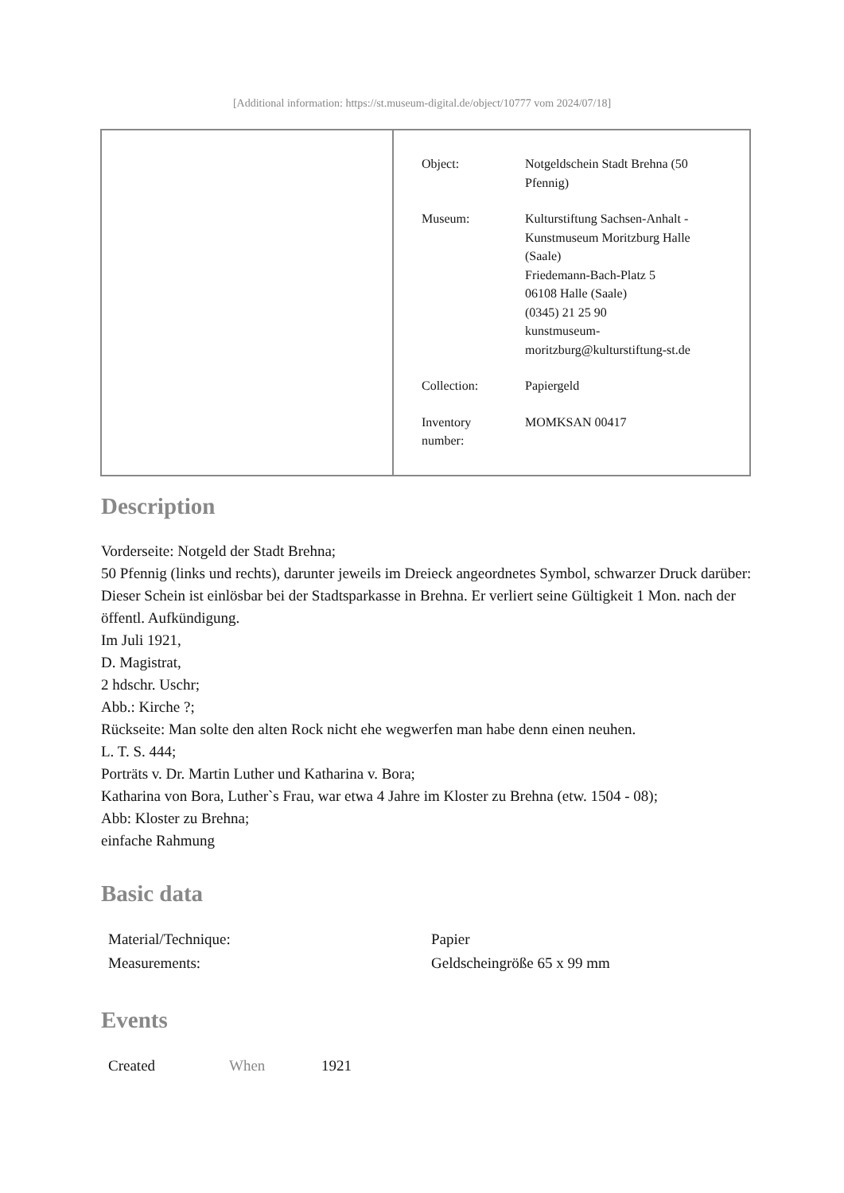[Additional information: https://st.museum-digital.de/object/10777 vom 2024/07/18]
| Object: | Notgeldschein Stadt Brehna (50 Pfennig) |
| Museum: | Kulturstiftung Sachsen-Anhalt - Kunstmuseum Moritzburg Halle (Saale) Friedemann-Bach-Platz 5 06108 Halle (Saale) (0345) 21 25 90 kunstmuseum- moritzburg@kulturstiftung-st.de |
| Collection: | Papiergeld |
| Inventory number: | MOMKSAN 00417 |
Description
Vorderseite: Notgeld der Stadt Brehna;
50 Pfennig (links und rechts), darunter jeweils im Dreieck angeordnetes Symbol, schwarzer Druck darüber: Dieser Schein ist einlösbar bei der Stadtsparkasse in Brehna. Er verliert seine Gültigkeit 1 Mon. nach der öffentl. Aufkündigung.
Im Juli 1921,
D. Magistrat,
2 hdschr. Uschr;
Abb.: Kirche ?;
Rückseite: Man solte den alten Rock nicht ehe wegwerfen man habe denn einen neuhen.
L. T. S. 444;
Porträts v. Dr. Martin Luther und Katharina v. Bora;
Katharina von Bora, Luther`s Frau, war etwa 4 Jahre im Kloster zu Brehna (etw. 1504 - 08);
Abb: Kloster zu Brehna;
einfache Rahmung
Basic data
| Material/Technique: | Papier |
| Measurements: | Geldscheingröße 65 x 99 mm |
Events
| Created | When | 1921 |